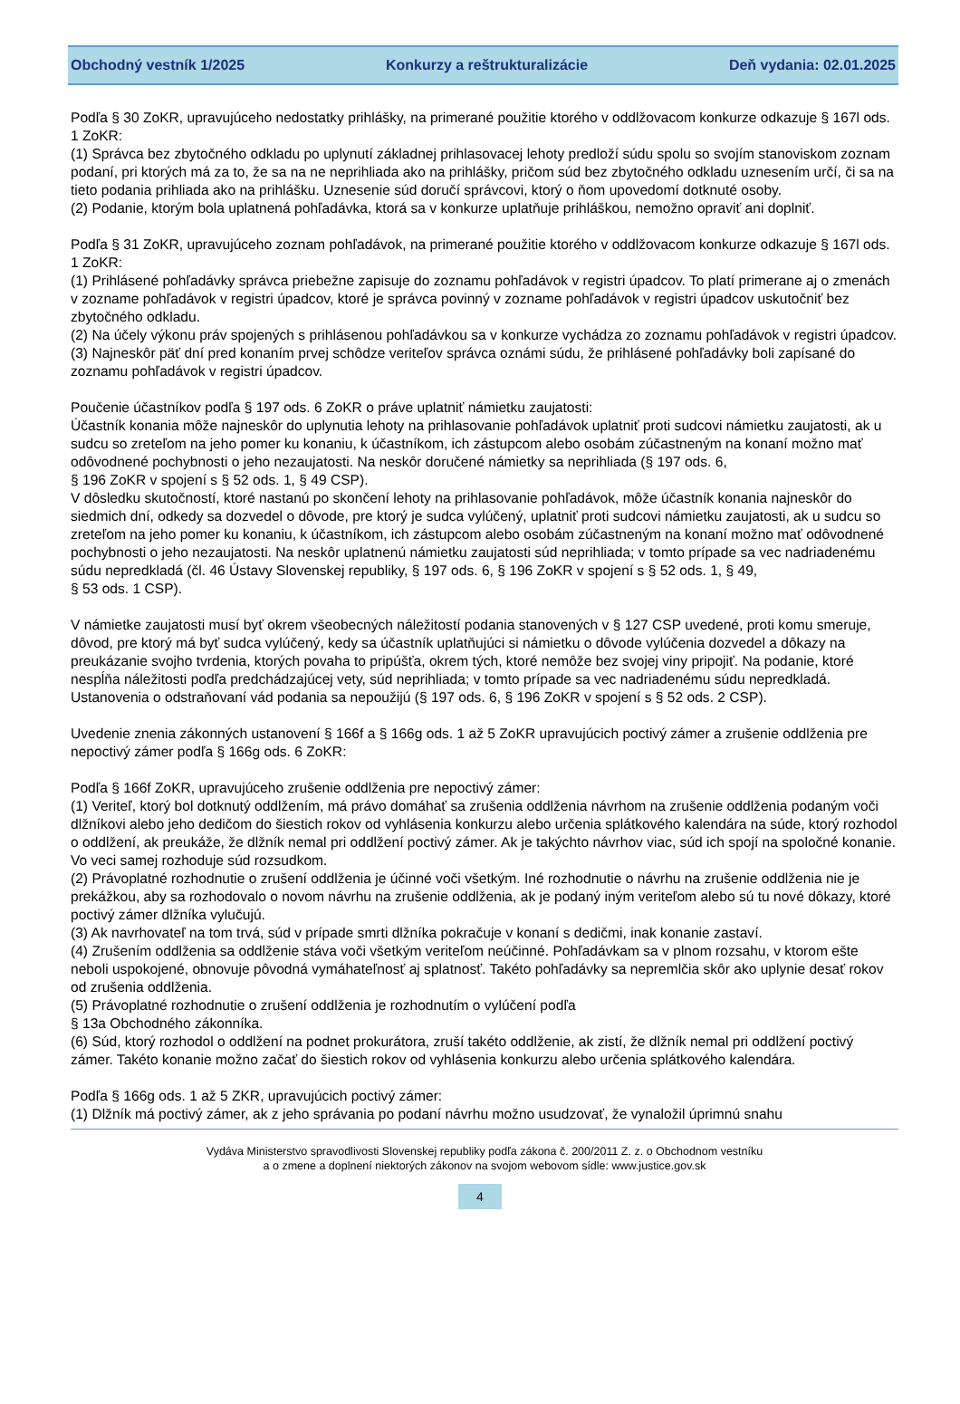Obchodný vestník 1/2025 Konkurzy a reštrukturalizácie Deň vydania: 02.01.2025
Podľa § 30 ZoKR, upravujúceho nedostatky prihlášky, na primerané použitie ktorého v oddlžovacom konkurze odkazuje § 167l ods. 1 ZoKR:
(1) Správca bez zbytočného odkladu po uplynutí základnej prihlasovacej lehoty predloží súdu spolu so svojím stanoviskom zoznam podaní, pri ktorých má za to, že sa na ne neprihliada ako na prihlášky, pričom súd bez zbytočného odkladu uznesením určí, či sa na tieto podania prihliada ako na prihlášku. Uznesenie súd doručí správcovi, ktorý o ňom upovedomí dotknuté osoby.
(2) Podanie, ktorým bola uplatnená pohľadávka, ktorá sa v konkurze uplatňuje prihláškou, nemožno opraviť ani doplniť.
Podľa § 31 ZoKR, upravujúceho zoznam pohľadávok, na primerané použitie ktorého v oddlžovacom konkurze odkazuje § 167l ods. 1 ZoKR:
(1) Prihlásené pohľadávky správca priebežne zapisuje do zoznamu pohľadávok v registri úpadcov. To platí primerane aj o zmenách v zozname pohľadávok v registri úpadcov, ktoré je správca povinný v zozname pohľadávok v registri úpadcov uskutočniť bez zbytočného odkladu.
(2) Na účely výkonu práv spojených s prihlásenou pohľadávkou sa v konkurze vychádza zo zoznamu pohľadávok v registri úpadcov.
(3) Najneskôr päť dní pred konaním prvej schôdze veriteľov správca oznámi súdu, že prihlásené pohľadávky boli zapísané do zoznamu pohľadávok v registri úpadcov.
Poučenie účastníkov podľa § 197 ods. 6 ZoKR o práve uplatniť námietku zaujatosti:
Účastník konania môže najneskôr do uplynutia lehoty na prihlasovanie pohľadávok uplatniť proti sudcovi námietku zaujatosti, ak u sudcu so zreteľom na jeho pomer ku konaniu, k účastníkom, ich zástupcom alebo osobám zúčastneným na konaní možno mať odôvodnené pochybnosti o jeho nezaujatosti. Na neskôr doručené námietky sa neprihliada (§ 197 ods. 6,
§ 196 ZoKR v spojení s § 52 ods. 1, § 49 CSP).
V dôsledku skutočností, ktoré nastanú po skončení lehoty na prihlasovanie pohľadávok, môže účastník konania najneskôr do siedmich dní, odkedy sa dozvedel o dôvode, pre ktorý je sudca vylúčený, uplatniť proti sudcovi námietku zaujatosti, ak u sudcu so zreteľom na jeho pomer ku konaniu, k účastníkom, ich zástupcom alebo osobám zúčastneným na konaní možno mať odôvodnené pochybnosti o jeho nezaujatosti. Na neskôr uplatnenú námietku zaujatosti súd neprihliada; v tomto prípade sa vec nadriadenému súdu nepredkladá (čl. 46 Ústavy Slovenskej republiky, § 197 ods. 6, § 196 ZoKR v spojení s § 52 ods. 1, § 49,
§ 53 ods. 1 CSP).
V námietke zaujatosti musí byť okrem všeobecných náležitostí podania stanovených v § 127 CSP uvedené, proti komu smeruje, dôvod, pre ktorý má byť sudca vylúčený, kedy sa účastník uplatňujúci si námietku o dôvode vylúčenia dozvedel a dôkazy na preukázanie svojho tvrdenia, ktorých povaha to pripúšťa, okrem tých, ktoré nemôže bez svojej viny pripojiť. Na podanie, ktoré nespĺňa náležitosti podľa predchádzajúcej vety, súd neprihliada; v tomto prípade sa vec nadriadenému súdu nepredkladá. Ustanovenia o odstraňovaní vád podania sa nepoužijú (§ 197 ods. 6, § 196 ZoKR v spojení s § 52 ods. 2 CSP).
Uvedenie znenia zákonných ustanovení § 166f a § 166g ods. 1 až 5 ZoKR upravujúcich poctivý zámer a zrušenie oddlženia pre nepoctivý zámer podľa § 166g ods. 6 ZoKR:
Podľa § 166f ZoKR, upravujúceho zrušenie oddlženia pre nepoctivý zámer:
(1) Veriteľ, ktorý bol dotknutý oddlžením, má právo domáhať sa zrušenia oddlženia návrhom na zrušenie oddlženia podaným voči dlžníkovi alebo jeho dedičom do šiestich rokov od vyhlásenia konkurzu alebo určenia splátkového kalendára na súde, ktorý rozhodol o oddlžení, ak preukáže, že dlžník nemal pri oddlžení poctivý zámer. Ak je takýchto návrhov viac, súd ich spojí na spoločné konanie. Vo veci samej rozhoduje súd rozsudkom.
(2) Právoplatné rozhodnutie o zrušení oddlženia je účinné voči všetkým. Iné rozhodnutie o návrhu na zrušenie oddlženia nie je prekážkou, aby sa rozhodovalo o novom návrhu na zrušenie oddlženia, ak je podaný iným veriteľom alebo sú tu nové dôkazy, ktoré poctivý zámer dlžníka vylučujú.
(3) Ak navrhovateľ na tom trvá, súd v prípade smrti dlžníka pokračuje v konaní s dedičmi, inak konanie zastaví.
(4) Zrušením oddlženia sa oddlženie stáva voči všetkým veriteľom neúčinné. Pohľadávkam sa v plnom rozsahu, v ktorom ešte neboli uspokojené, obnovuje pôvodná vymáhateľnosť aj splatnosť. Takéto pohľadávky sa nepremlčia skôr ako uplynie desať rokov od zrušenia oddlženia.
(5) Právoplatné rozhodnutie o zrušení oddlženia je rozhodnutím o vylúčení podľa
§ 13a Obchodného zákonníka.
(6) Súd, ktorý rozhodol o oddlžení na podnet prokurátora, zruší takéto oddlženie, ak zistí, že dlžník nemal pri oddlžení poctivý zámer. Takéto konanie možno začať do šiestich rokov od vyhlásenia konkurzu alebo určenia splátkového kalendára.
Podľa § 166g ods. 1 až 5 ZKR, upravujúcich poctivý zámer:
(1) Dlžník má poctivý zámer, ak z jeho správania po podaní návrhu možno usudzovať, že vynaložil úprimnú snahu
Vydáva Ministerstvo spravodlivosti Slovenskej republiky podľa zákona č. 200/2011 Z. z. o Obchodnom vestníku
a o zmene a doplnení niektorých zákonov na svojom webovom sídle: www.justice.gov.sk
4